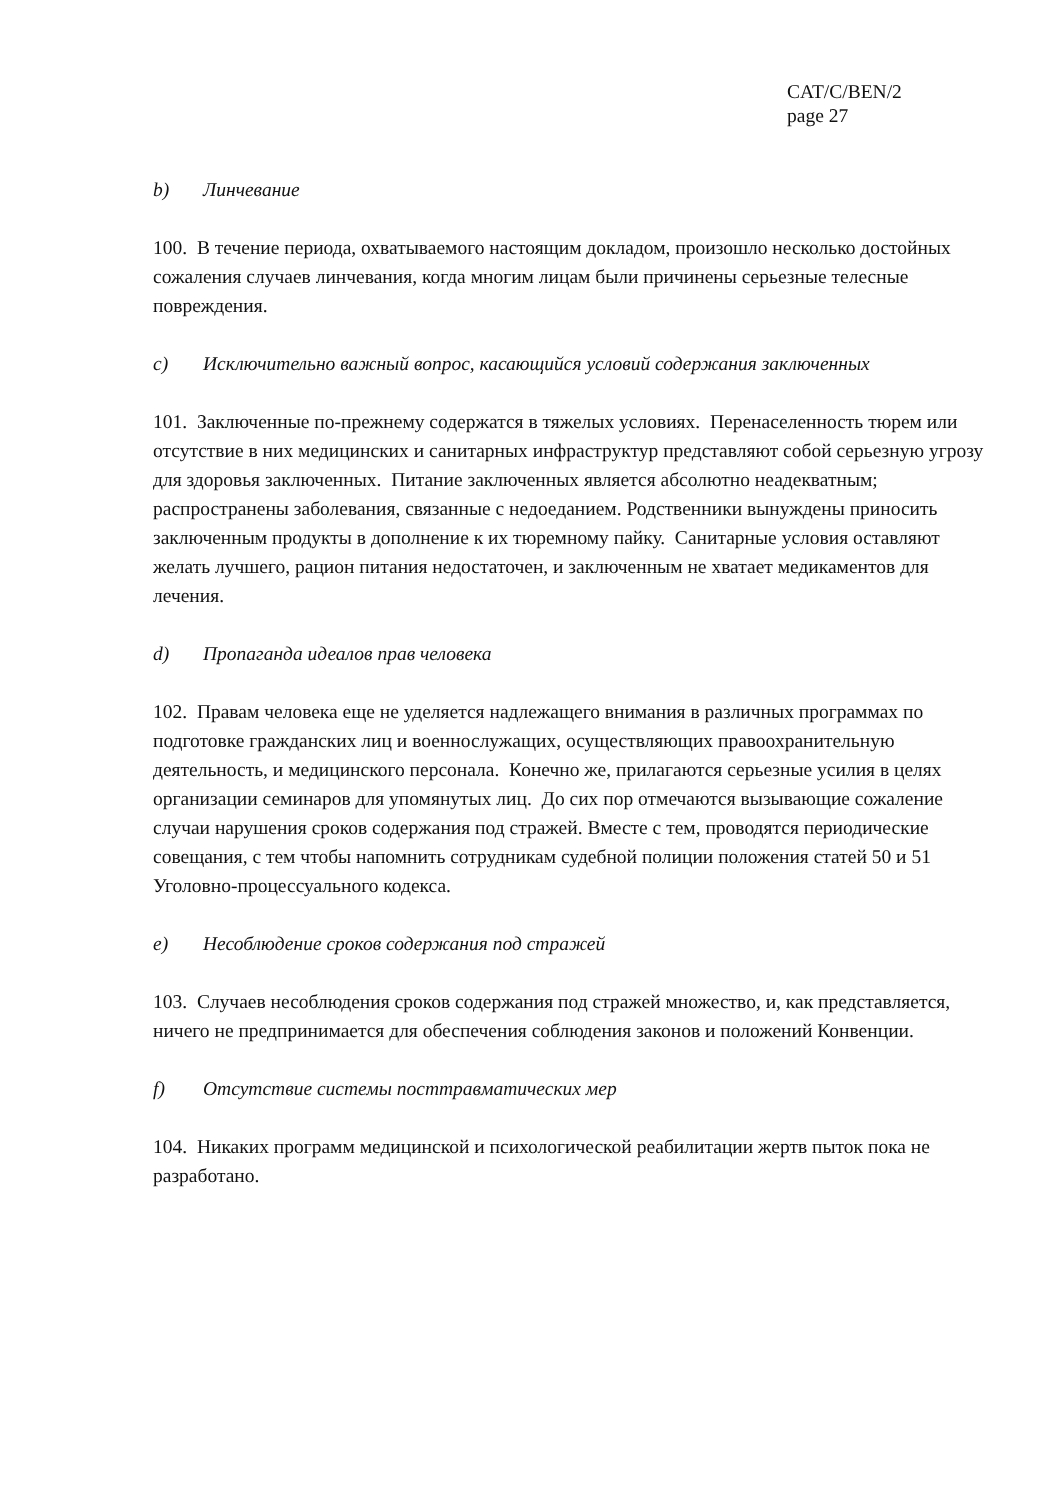CAT/C/BEN/2
page 27
b) Линчевание
100. В течение периода, охватываемого настоящим докладом, произошло несколько достойных сожаления случаев линчевания, когда многим лицам были причинены серьезные телесные повреждения.
c) Исключительно важный вопрос, касающийся условий содержания заключенных
101. Заключенные по-прежнему содержатся в тяжелых условиях. Перенаселенность тюрем или отсутствие в них медицинских и санитарных инфраструктур представляют собой серьезную угрозу для здоровья заключенных. Питание заключенных является абсолютно неадекватным; распространены заболевания, связанные с недоеданием. Родственники вынуждены приносить заключенным продукты в дополнение к их тюремному пайку. Санитарные условия оставляют желать лучшего, рацион питания недостаточен, и заключенным не хватает медикаментов для лечения.
d) Пропаганда идеалов прав человека
102. Правам человека еще не уделяется надлежащего внимания в различных программах по подготовке гражданских лиц и военнослужащих, осуществляющих правоохранительную деятельность, и медицинского персонала. Конечно же, прилагаются серьезные усилия в целях организации семинаров для упомянутых лиц. До сих пор отмечаются вызывающие сожаление случаи нарушения сроков содержания под стражей. Вместе с тем, проводятся периодические совещания, с тем чтобы напомнить сотрудникам судебной полиции положения статей 50 и 51 Уголовно-процессуального кодекса.
e) Несоблюдение сроков содержания под стражей
103. Случаев несоблюдения сроков содержания под стражей множество, и, как представляется, ничего не предпринимается для обеспечения соблюдения законов и положений Конвенции.
f) Отсутствие системы посттравматических мер
104. Никаких программ медицинской и психологической реабилитации жертв пыток пока не разработано.